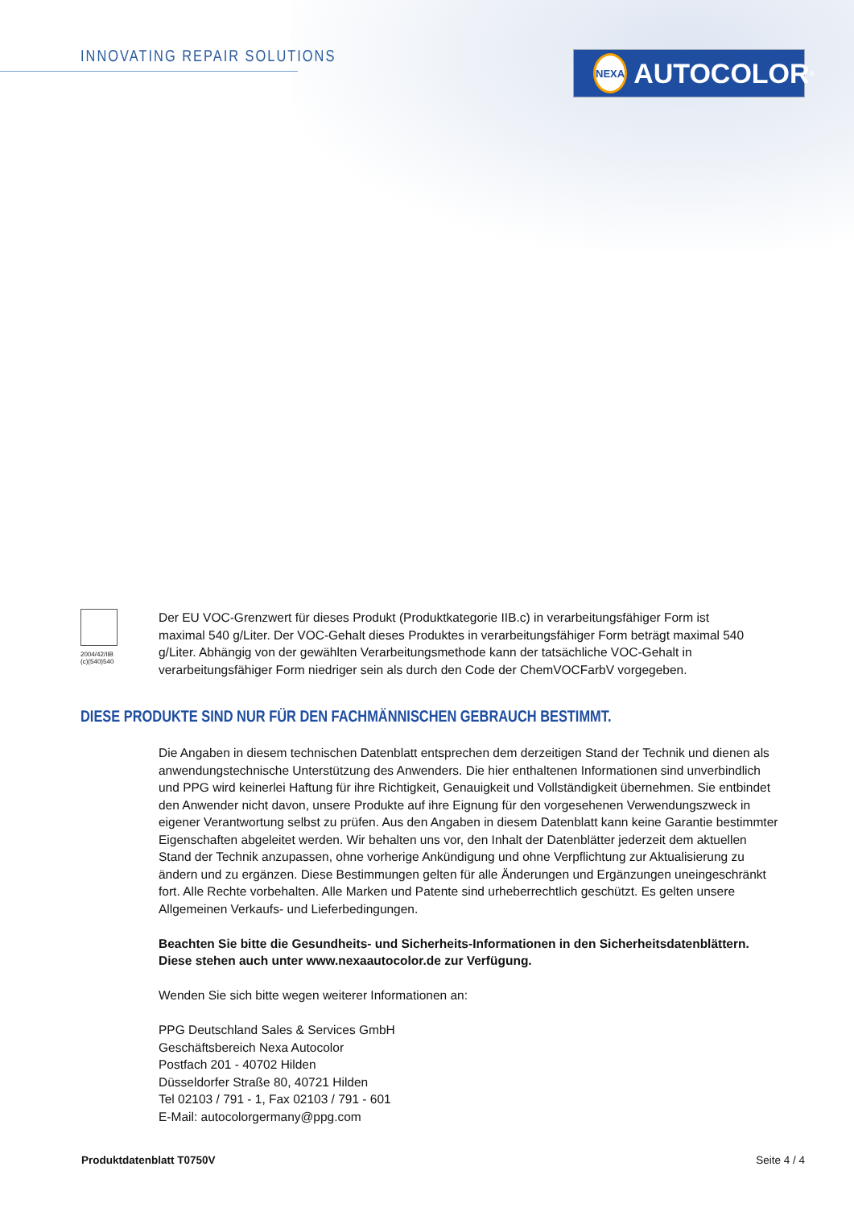INNOVATING REPAIR SOLUTIONS NEXA AUTOCOLOR<sup>®</sup>
2004/42/IIB (c)(540)540
Der EU VOC-Grenzwert für dieses Produkt (Produktkategorie IIB.c) in verarbeitungsfähiger Form ist maximal 540 g/Liter. Der VOC-Gehalt dieses Produktes in verarbeitungsfähiger Form beträgt maximal 540 g/Liter. Abhängig von der gewählten Verarbeitungsmethode kann der tatsächliche VOC-Gehalt in verarbeitungsfähiger Form niedriger sein als durch den Code der ChemVOCFarbV vorgegeben.
DIESE PRODUKTE SIND NUR FÜR DEN FACHMÄNNISCHEN GEBRAUCH BESTIMMT.
Die Angaben in diesem technischen Datenblatt entsprechen dem derzeitigen Stand der Technik und dienen als anwendungstechnische Unterstützung des Anwenders. Die hier enthaltenen Informationen sind unverbindlich und PPG wird keinerlei Haftung für ihre Richtigkeit, Genauigkeit und Vollständigkeit übernehmen. Sie entbindet den Anwender nicht davon, unsere Produkte auf ihre Eignung für den vorgesehenen Verwendungszweck in eigener Verantwortung selbst zu prüfen. Aus den Angaben in diesem Datenblatt kann keine Garantie bestimmter Eigenschaften abgeleitet werden. Wir behalten uns vor, den Inhalt der Datenblätter jederzeit dem aktuellen Stand der Technik anzupassen, ohne vorherige Ankündigung und ohne Verpflichtung zur Aktualisierung zu ändern und zu ergänzen. Diese Bestimmungen gelten für alle Änderungen und Ergänzungen uneingeschränkt fort. Alle Rechte vorbehalten. Alle Marken und Patente sind urheberrechtlich geschützt. Es gelten unsere Allgemeinen Verkaufs- und Lieferbedingungen.
Beachten Sie bitte die Gesundheits- und Sicherheits-Informationen in den Sicherheitsdatenblättern. Diese stehen auch unter www.nexaautocolor.de zur Verfügung.
Wenden Sie sich bitte wegen weiterer Informationen an:
PPG Deutschland Sales & Services GmbH
Geschäftsbereich Nexa Autocolor
Postfach 201 - 40702 Hilden
Düsseldorfer Straße 80, 40721 Hilden
Tel 02103 / 791 - 1, Fax 02103 / 791 - 601
E-Mail: autocolorgermany@ppg.com
Produktdatenblatt T0750V Seite 4 / 4